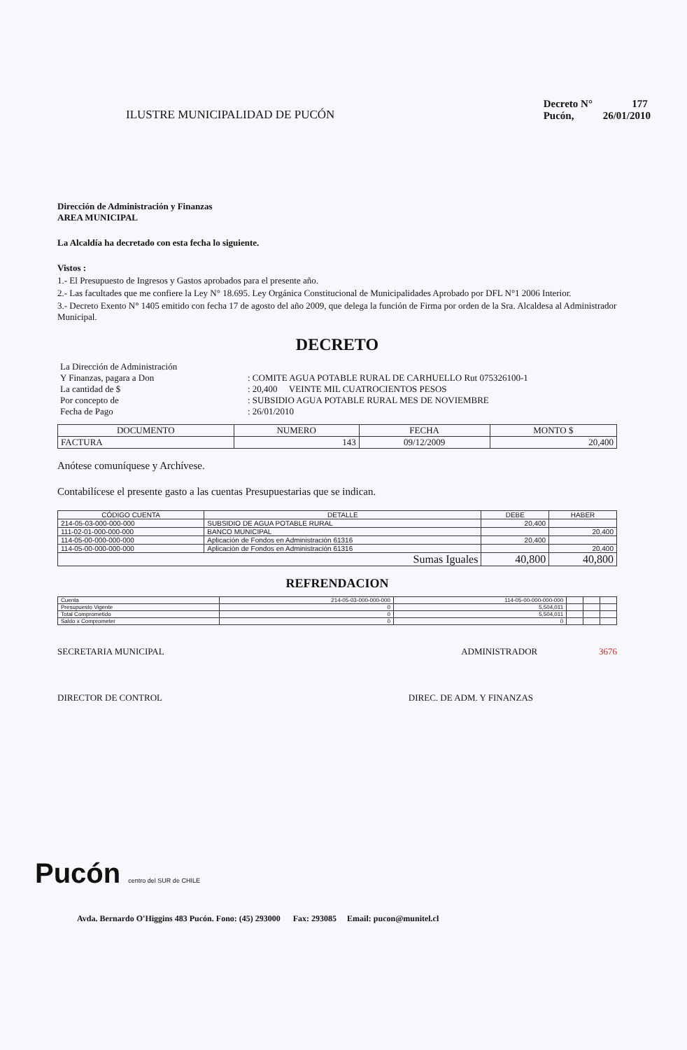ILUSTRE MUNICIPALIDAD DE PUCÓN
Decreto N° 177
Pucón, 26/01/2010
Dirección de Administración y Finanzas
AREA MUNICIPAL
La Alcaldía ha decretado con esta fecha lo siguiente.
Vistos :
1.- El Presupuesto de Ingresos y Gastos aprobados para el presente año.
2.- Las facultades que me confiere la Ley N° 18.695. Ley Orgánica Constitucional de Municipalidades Aprobado por DFL N°1 2006 Interior.
3.- Decreto Exento N° 1405 emitido con fecha 17 de agosto del año 2009, que delega la función de Firma por orden de la Sra. Alcaldesa al Administrador Municipal.
DECRETO
| La Dirección de Administración Y Finanzas, pagara a Don La cantidad de $ Por concepto de Fecha de Pago | : COMITE AGUA POTABLE RURAL DE CARHUELLO Rut 075326100-1 : 20,400 VEINTE MIL CUATROCIENTOS PESOS : SUBSIDIO AGUA POTABLE RURAL MES DE NOVIEMBRE : 26/01/2010 |
| DOCUMENTO | NUMERO | FECHA | MONTO $ |
| --- | --- | --- | --- |
| FACTURA | 143 | 09/12/2009 | 20,400 |
Anótese comuníquese y Archívese.
Contabilícese el presente gasto a las cuentas Presupuestarias que se indican.
| CÓDIGO CUENTA | DETALLE | DEBE | HABER |
| --- | --- | --- | --- |
| 214-05-03-000-000-000 | SUBSIDIO DE AGUA POTABLE RURAL | 20,400 | |
| 111-02-01-000-000-000 | BANCO MUNICIPAL | | 20,400 |
| 114-05-00-000-000-000 | Aplicación de Fondos en Administración 61316 | 20,400 | |
| 114-05-00-000-000-000 | Aplicación de Fondos en Administración 61316 | | 20,400 |
| Sumas Iguales | | 40,800 | 40,800 |
REFRENDACION
| Cuenta | 214-05-03-000-000-000 | 114-05-00-000-000-000 | | | |
| Presupuesto Vigente | 0 | 5,504,011 | | | |
| Total Comprometido | 0 | 5,504,011 | | | |
| Saldo x Comprometer | 0 | 0 | | | |
SECRETARIA MUNICIPAL ADMINISTRADOR 3676
DIRECTOR DE CONTROL DIREC. DE ADM. Y FINANZAS
Pucón centro del SUR de CHILE
Avda. Bernardo O'Higgins 483 Pucón. Fono: (45) 293000 Fax: 293085 Email: pucon@munitel.cl